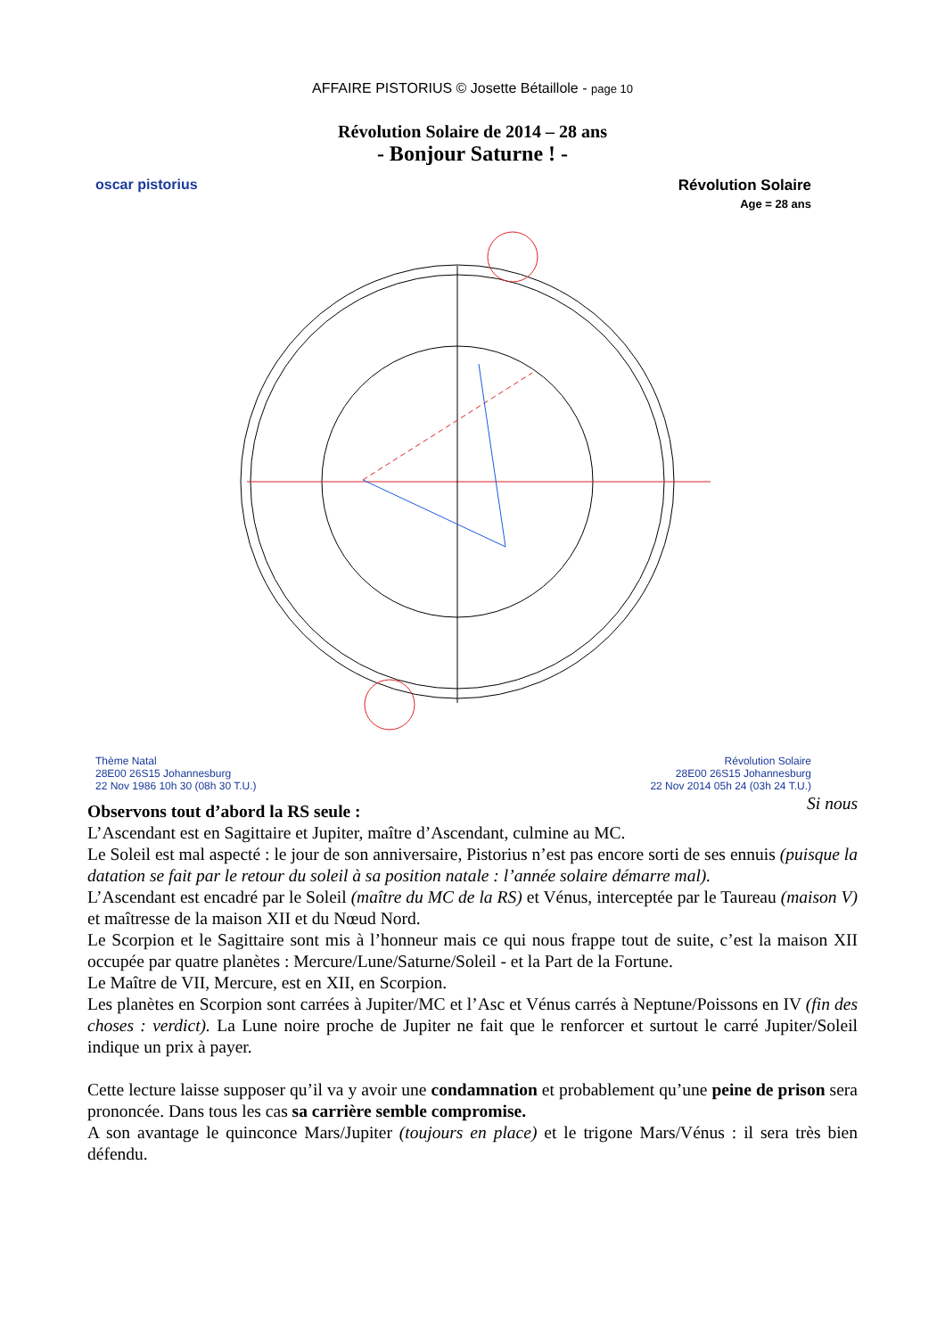AFFAIRE PISTORIUS © Josette Bétaillole - page 10
Révolution Solaire de 2014 – 28 ans
- Bonjour Saturne ! -
oscar pistorius
Révolution Solaire
Age = 28 ans
Thème Natal
28E00 26S15 Johannesburg
22 Nov 1986 10h 30 (08h 30 T.U.)
Révolution Solaire
28E00 26S15 Johannesburg
22 Nov 2014 05h 24 (03h 24 T.U.)
Si nous
Observons tout d’abord la RS seule :
L’Ascendant est en Sagittaire et Jupiter, maître d’Ascendant, culmine au MC.
Le Soleil est mal aspecté : le jour de son anniversaire, Pistorius n’est pas encore sorti de ses ennuis (puisque la datation se fait par le retour du soleil à sa position natale : l’année solaire démarre mal).
L’Ascendant est encadré par le Soleil (maître du MC de la RS) et Vénus, interceptée par le Taureau (maison V) et maîtresse de la maison XII et du Nœud Nord.
Le Scorpion et le Sagittaire sont mis à l’honneur mais ce qui nous frappe tout de suite, c’est la maison XII occupée par quatre planètes : Mercure/Lune/Saturne/Soleil - et la Part de la Fortune.
Le Maître de VII, Mercure, est en XII, en Scorpion.
Les planètes en Scorpion sont carrées à Jupiter/MC et l’Asc et Vénus carrés à Neptune/Poissons en IV (fin des choses : verdict). La Lune noire proche de Jupiter ne fait que le renforcer et surtout le carré Jupiter/Soleil indique un prix à payer.
Cette lecture laisse supposer qu’il va y avoir une condamnation et probablement qu’une peine de prison sera prononcée. Dans tous les cas sa carrière semble compromise.
A son avantage le quinconce Mars/Jupiter (toujours en place) et le trigone Mars/Vénus : il sera très bien défendu.